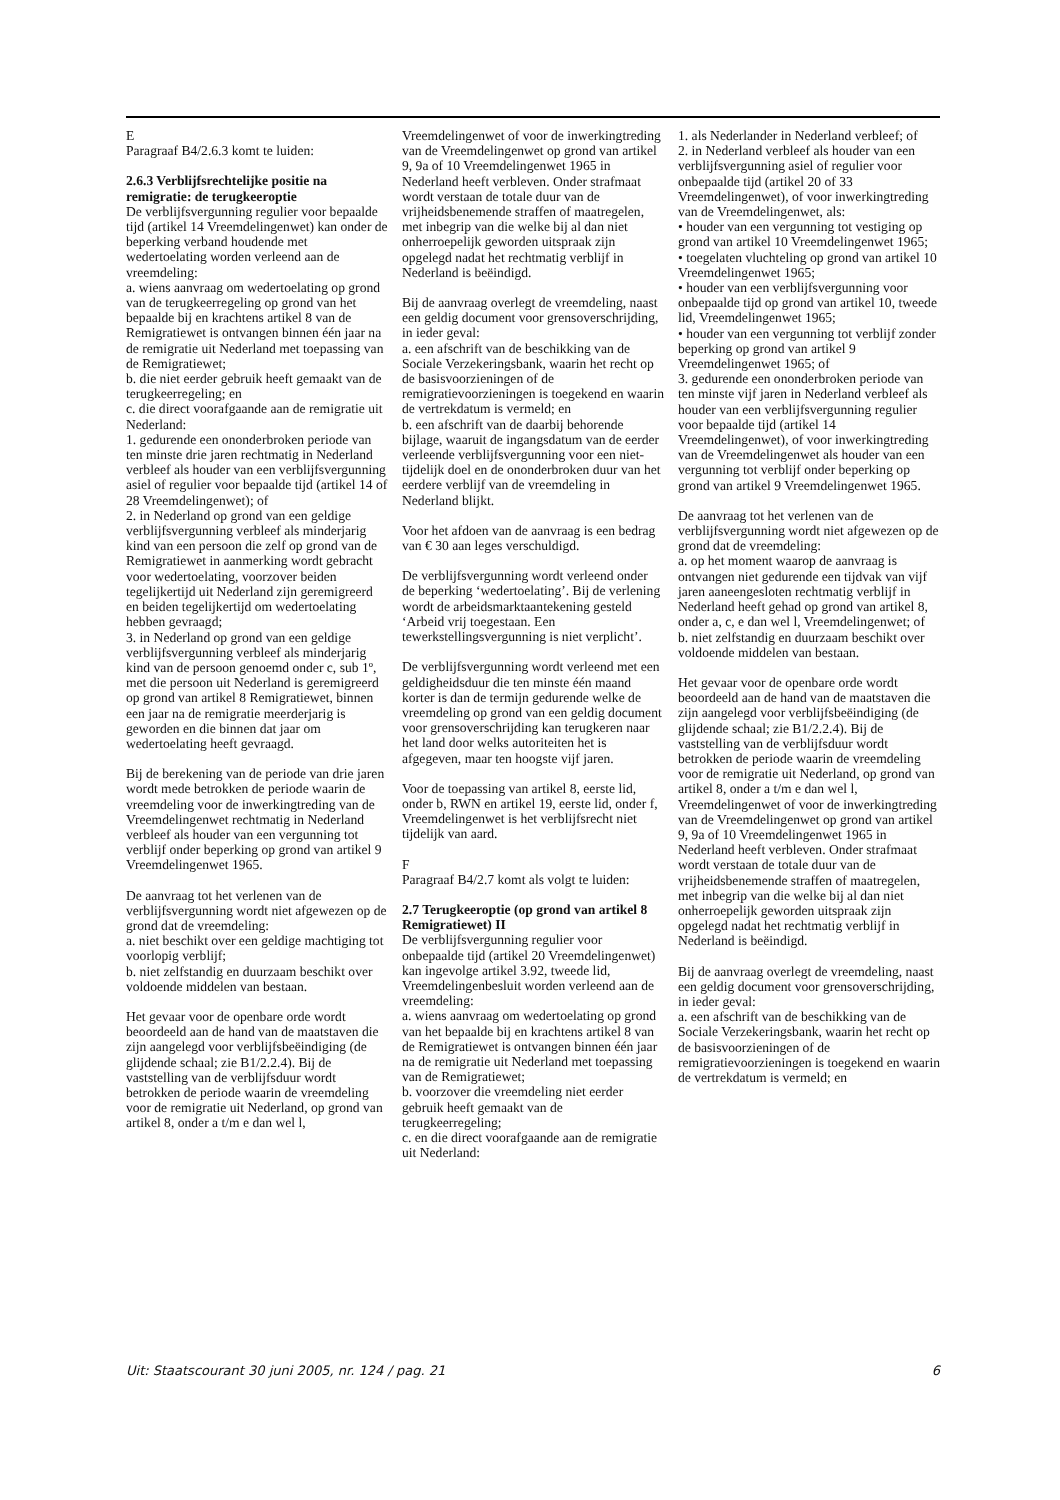E
Paragraaf B4/2.6.3 komt te luiden:
2.6.3 Verblijfsrechtelijke positie na remigratie: de terugkeeroptie
De verblijfsvergunning regulier voor bepaalde tijd (artikel 14 Vreemdelingenwet) kan onder de beperking verband houdende met wedertoelating worden verleend aan de vreemdeling:
a. wiens aanvraag om wedertoelating op grond van de terugkeerregeling op grond van het bepaalde bij en krachtens artikel 8 van de Remigratiewet is ontvangen binnen één jaar na de remigratie uit Nederland met toepassing van de Remigratiewet;
b. die niet eerder gebruik heeft gemaakt van de terugkeerregeling; en
c. die direct voorafgaande aan de remigratie uit Nederland:
1. gedurende een ononderbroken periode van ten minste drie jaren rechtmatig in Nederland verbleef als houder van een verblijfsvergunning asiel of regulier voor bepaalde tijd (artikel 14 of 28 Vreemdelingenwet); of
2. in Nederland op grond van een geldige verblijfsvergunning verbleef als minderjarig kind van een persoon die zelf op grond van de Remigratiewet in aanmerking wordt gebracht voor wedertoelating, voorzover beiden tegelijkertijd uit Nederland zijn geremigreerd en beiden tegelijkertijd om wedertoelating hebben gevraagd;
3. in Nederland op grond van een geldige verblijfsvergunning verbleef als minderjarig kind van de persoon genoemd onder c, sub 1º, met die persoon uit Nederland is geremigreerd op grond van artikel 8 Remigratiewet, binnen een jaar na de remigratie meerderjarig is geworden en die binnen dat jaar om wedertoelating heeft gevraagd.
Bij de berekening van de periode van drie jaren wordt mede betrokken de periode waarin de vreemdeling voor de inwerkingtreding van de Vreemdelingenwet rechtmatig in Nederland verbleef als houder van een vergunning tot verblijf onder beperking op grond van artikel 9 Vreemdelingenwet 1965.
De aanvraag tot het verlenen van de verblijfsvergunning wordt niet afgewezen op de grond dat de vreemdeling:
a. niet beschikt over een geldige machtiging tot voorlopig verblijf;
b. niet zelfstandig en duurzaam beschikt over voldoende middelen van bestaan.
Het gevaar voor de openbare orde wordt beoordeeld aan de hand van de maatstaven die zijn aangelegd voor verblijfsbeëindiging (de glijdende schaal; zie B1/2.2.4). Bij de vaststelling van de verblijfsduur wordt betrokken de periode waarin de vreemdeling voor de remigratie uit Nederland, op grond van artikel 8, onder a t/m e dan wel l,
Vreemdelingenwet of voor de inwerkingtreding van de Vreemdelingenwet op grond van artikel 9, 9a of 10 Vreemdelingenwet 1965 in Nederland heeft verbleven. Onder strafmaat wordt verstaan de totale duur van de vrijheidsbenemende straffen of maatregelen, met inbegrip van die welke bij al dan niet onherroepelijk geworden uitspraak zijn opgelegd nadat het rechtmatig verblijf in Nederland is beëindigd.
Bij de aanvraag overlegt de vreemdeling, naast een geldig document voor grensoverschrijding, in ieder geval:
a. een afschrift van de beschikking van de Sociale Verzekeringsbank, waarin het recht op de basisvoorzieningen of de remigratievoorzieningen is toegekend en waarin de vertrekdatum is vermeld; en
b. een afschrift van de daarbij behorende bijlage, waaruit de ingangsdatum van de eerder verleende verblijfsvergunning voor een niet-tijdelijk doel en de ononderbroken duur van het eerdere verblijf van de vreemdeling in Nederland blijkt.
Voor het afdoen van de aanvraag is een bedrag van € 30 aan leges verschuldigd.
De verblijfsvergunning wordt verleend onder de beperking ‘wedertoelating’. Bij de verlening wordt de arbeidsmarktaantekening gesteld ‘Arbeid vrij toegestaan. Een tewerkstellingsvergunning is niet verplicht’.
De verblijfsvergunning wordt verleend met een geldigheidsduur die ten minste één maand korter is dan de termijn gedurende welke de vreemdeling op grond van een geldig document voor grensoverschrijding kan terugkeren naar het land door welks autoriteiten het is afgegeven, maar ten hoogste vijf jaren.
Voor de toepassing van artikel 8, eerste lid, onder b, RWN en artikel 19, eerste lid, onder f, Vreemdelingenwet is het verblijfsrecht niet tijdelijk van aard.
F
Paragraaf B4/2.7 komt als volgt te luiden:
2.7 Terugkeeroptie (op grond van artikel 8 Remigratiewet) II
De verblijfsvergunning regulier voor onbepaalde tijd (artikel 20 Vreemdelingenwet) kan ingevolge artikel 3.92, tweede lid, Vreemdelingenbesluit worden verleend aan de vreemdeling:
a. wiens aanvraag om wedertoelating op grond van het bepaalde bij en krachtens artikel 8 van de Remigratiewet is ontvangen binnen één jaar na de remigratie uit Nederland met toepassing van de Remigratiewet;
b. voorzover die vreemdeling niet eerder gebruik heeft gemaakt van de terugkeerregeling;
c. en die direct voorafgaande aan de remigratie uit Nederland:
1. als Nederlander in Nederland verbleef; of
2. in Nederland verbleef als houder van een verblijfsvergunning asiel of regulier voor onbepaalde tijd (artikel 20 of 33 Vreemdelingenwet), of voor inwerkingtreding van de Vreemdelingenwet, als:
• houder van een vergunning tot vestiging op grond van artikel 10 Vreemdelingenwet 1965;
• toegelaten vluchteling op grond van artikel 10 Vreemdelingenwet 1965;
• houder van een verblijfsvergunning voor onbepaalde tijd op grond van artikel 10, tweede lid, Vreemdelingenwet 1965;
• houder van een vergunning tot verblijf zonder beperking op grond van artikel 9 Vreemdelingenwet 1965; of
3. gedurende een ononderbroken periode van ten minste vijf jaren in Nederland verbleef als houder van een verblijfsvergunning regulier voor bepaalde tijd (artikel 14 Vreemdelingenwet), of voor inwerkingtreding van de Vreemdelingenwet als houder van een vergunning tot verblijf onder beperking op grond van artikel 9 Vreemdelingenwet 1965.
De aanvraag tot het verlenen van de verblijfsvergunning wordt niet afgewezen op de grond dat de vreemdeling:
a. op het moment waarop de aanvraag is ontvangen niet gedurende een tijdvak van vijf jaren aaneengesloten rechtmatig verblijf in Nederland heeft gehad op grond van artikel 8, onder a, c, e dan wel l, Vreemdelingenwet; of
b. niet zelfstandig en duurzaam beschikt over voldoende middelen van bestaan.
Het gevaar voor de openbare orde wordt beoordeeld aan de hand van de maatstaven die zijn aangelegd voor verblijfsbeëindiging (de glijdende schaal; zie B1/2.2.4). Bij de vaststelling van de verblijfsduur wordt betrokken de periode waarin de vreemdeling voor de remigratie uit Nederland, op grond van artikel 8, onder a t/m e dan wel l, Vreemdelingenwet of voor de inwerkingtreding van de Vreemdelingenwet op grond van artikel 9, 9a of 10 Vreemdelingenwet 1965 in Nederland heeft verbleven. Onder strafmaat wordt verstaan de totale duur van de vrijheidsbenemende straffen of maatregelen, met inbegrip van die welke bij al dan niet onherroepelijk geworden uitspraak zijn opgelegd nadat het rechtmatig verblijf in Nederland is beëindigd.
Bij de aanvraag overlegt de vreemdeling, naast een geldig document voor grensoverschrijding, in ieder geval:
a. een afschrift van de beschikking van de Sociale Verzekeringsbank, waarin het recht op de basisvoorzieningen of de remigratievoorzieningen is toegekend en waarin de vertrekdatum is vermeld; en
Uit: Staatscourant 30 juni 2005, nr. 124 / pag. 21 6